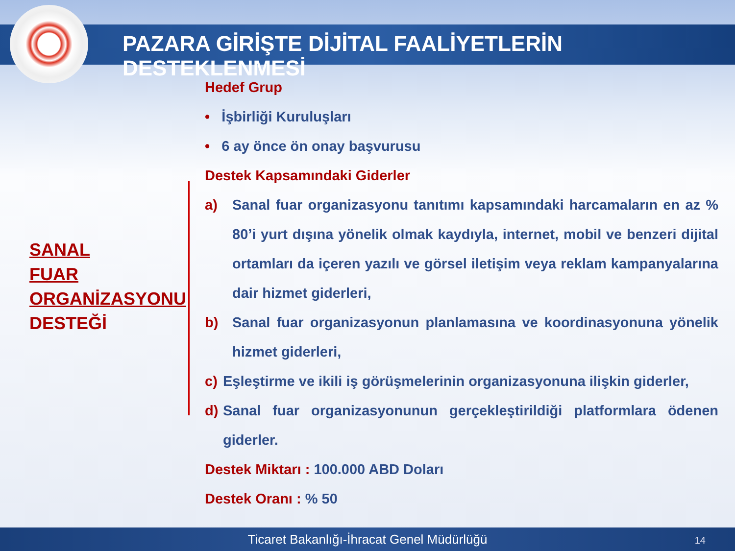PAZARA GİRİŞTE DİJİTAL FAALİYETLERİN DESTEKLENMESİ
SANAL
FUAR
ORGANİZASYONU
DESTEĞİ
Hedef Grup
• İşbirliği Kuruluşları
• 6 ay önce ön onay başvurusu
Destek Kapsamındaki Giderler
a) Sanal fuar organizasyonu tanıtımı kapsamındaki harcamaların en az % 80’i yurt dışına yönelik olmak kaydıyla, internet, mobil ve benzeri dijital ortamları da içeren yazılı ve görsel iletişim veya reklam kampanyalarına dair hizmet giderleri,
b) Sanal fuar organizasyonun planlamasına ve koordinasyonuna yönelik hizmet giderleri,
c) Eşleştirme ve ikili iş görüşmelerinin organizasyonuna ilişkin giderler,
d) Sanal fuar organizasyonunun gerçekleştirildiği platformlara ödenen giderler.
Destek Miktarı : 100.000 ABD Doları
Destek Oranı : % 50
Ticaret Bakanlığı-İhracat Genel Müdürlüğü 14